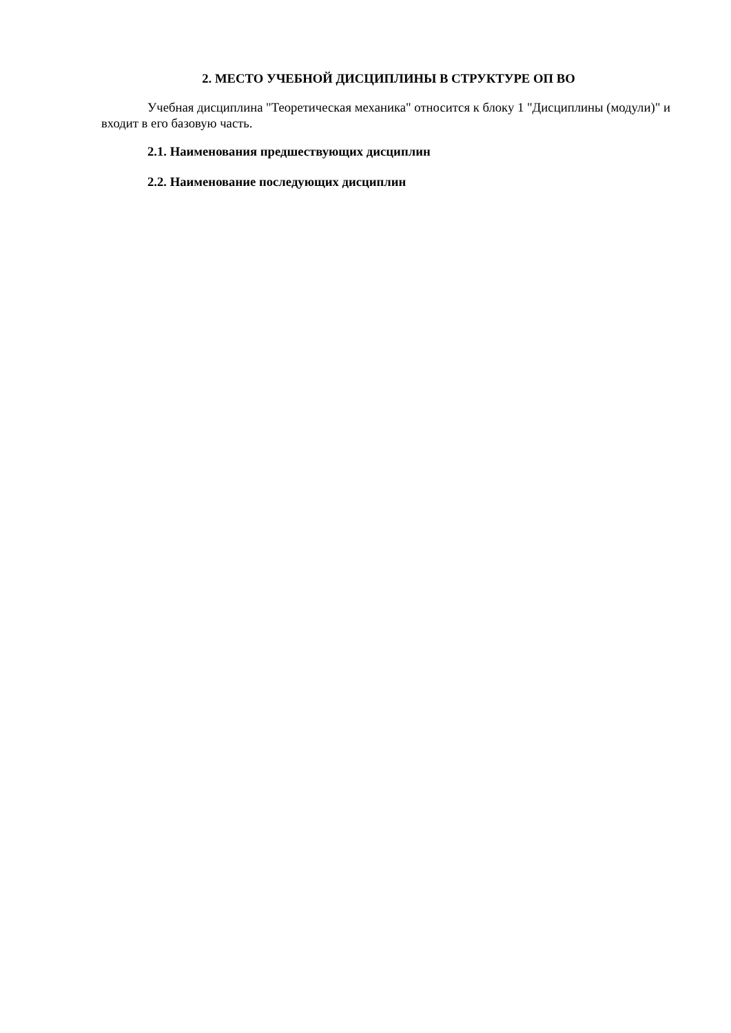2. МЕСТО УЧЕБНОЙ ДИСЦИПЛИНЫ В СТРУКТУРЕ ОП ВО
Учебная дисциплина "Теоретическая механика" относится к блоку 1 "Дисциплины (модули)" и входит в его базовую часть.
2.1. Наименования предшествующих дисциплин
2.2. Наименование последующих дисциплин